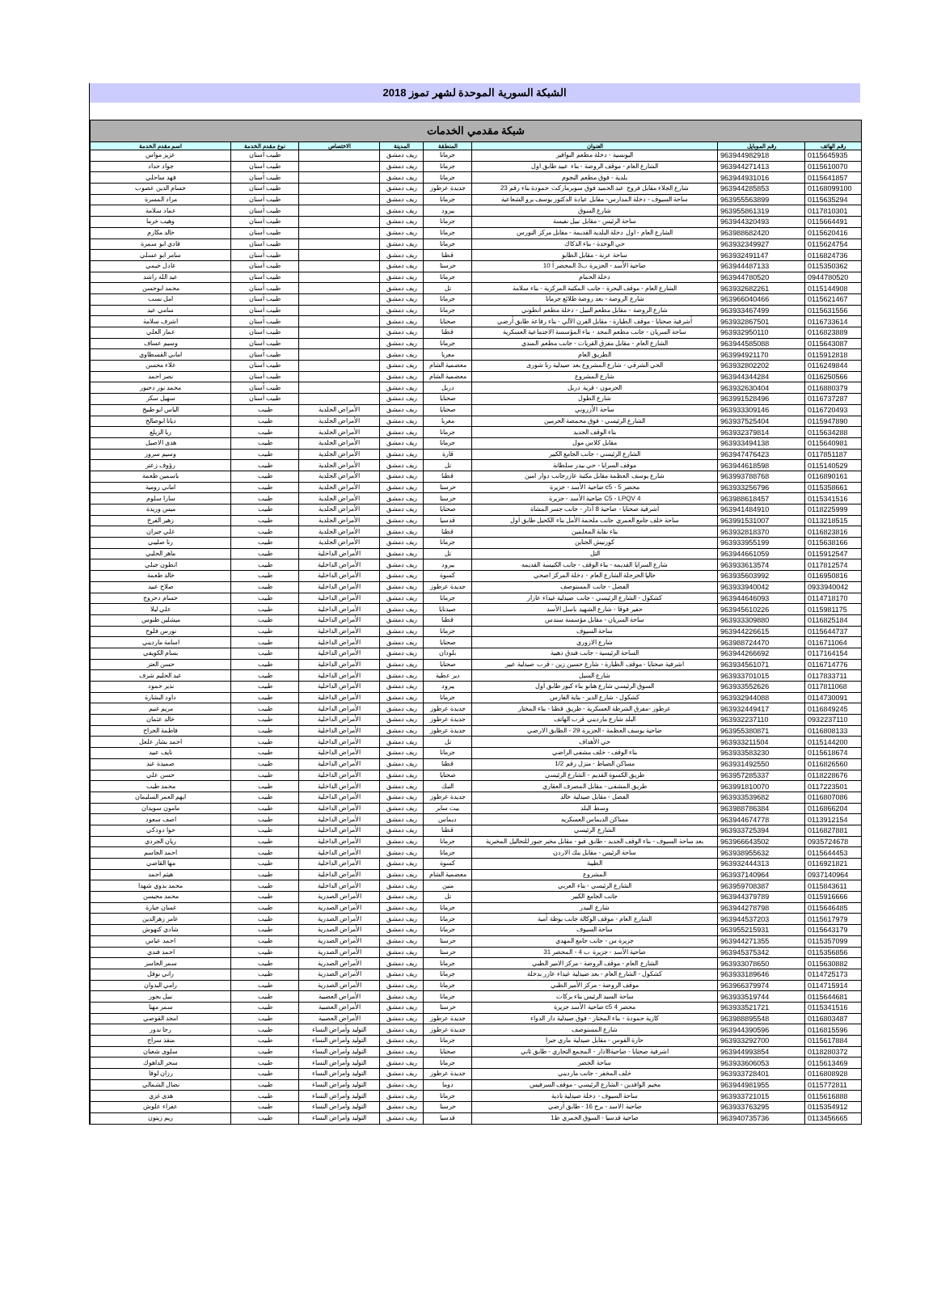الشبكة السورية الموحدة لشهر تموز 2018
| شبكة مقدمي الخدمات | | | | | | | |
| --- | --- | --- | --- | --- | --- | --- | --- |
| رقم الهاتف | رقم الموبايل | العنوان | المنطقة | المدينة | الاختصاص | نوع مقدم الخدمة | اسم مقدم الخدمة |
| 0115645935 | 963944982918 | اليونسية - دخلة مطعم النوافير | جرمانا | ريف دمشق | | طبيب أسنان | عزيز مواس |
| 0115610070 | 963944271413 | الشارع العام - موقف الروضة - بناء عبيد طابق اول | جرمانا | ريف دمشق | | طبيب أسنان | جواد حداد |
| 0115641857 | 963944931016 | بلدية - فوق مطعم النجوم | جرمانا | ريف دمشق | | طبيب أسنان | فهد ساحلي |
| 01168099100 | 963944285853 | شارع الجلاء مقابل فروج عبد الحميد فوق سوبرماركت حمودة بناء رقم 23 | جديدة عرطوز | ريف دمشق | | طبيب أسنان | حسام الدين غصوب |
| 0115635294 | 963955563899 | ساحة السيوف - دخلة المدارس- مقابل عيادة الدكتور يوسف برو الشعاعية | جرمانا | ريف دمشق | | طبيب أسنان | مراد المسرة |
| 0117810301 | 963955861319 | شارع السوق | يبرود | ريف دمشق | | طبيب أسنان | عماد سلامة |
| 0115664491 | 963944320493 | ساحة الرئيس - مقابل نبيل نفيسة | جرمانا | ريف دمشق | | طبيب أسنان | وهيب خرما |
| 0115620416 | 963988682420 | الشارع العام - اول دخلة البلدية القديمة - مقابل مركز النورس | جرمانا | ريف دمشق | | طبيب أسنان | خالد مكارم |
| 0115624754 | 963932349927 | حي الوحدة - بناء الذكاك | جرمانا | ريف دمشق | | طبيب أسنان | فادي ابو سمرة |
| 0116824736 | 963932491147 | ساحة عرنة - مقابل الطابو | قطنا | ريف دمشق | | طبيب أسنان | سامر ابو عسلي |
| 0115350362 | 963944487133 | ضاحية الأسد - الجزيرة ب3 المحضر أ 10 | حرستا | ريف دمشق | | طبيب أسنان | عادل خيمي |
| 0944780520 | 963944780520 | دخلة الحمام | جرمانا | ريف دمشق | | طبيب أسنان | عبد الله راشد |
| 0115144908 | 963932682261 | الشارع العام - موقف البحرة - جانب المكتبة المركزية - بناء سلامة | تل | ريف دمشق | | طبيب أسنان | محمد ابوحسن |
| 0115621467 | 963966040466 | شارع الروضة - بعد روضة طلائع جرمانا | جرمانا | ريف دمشق | | طبيب أسنان | امل نسب |
| 0115631556 | 963933467499 | شارع الروضة - مقابل مطعم النبيل - دخلة مطعم أنطوني | جرمانا | ريف دمشق | | طبيب أسنان | سامي عيد |
| 0116733614 | 963932867501 | أشرفية صحنايا - موقف الطيارة - مقابل الفرن الآلي - بناء رفاعة طابق أرضي | صحنايا | ريف دمشق | | طبيب أسنان | اشرف سلامة |
| 0116823889 | 963932950110 | ساحة السريان - جانب مطعم المجد - بناء المؤسسة الاجتماعية العسكرية | قطنا | ريف دمشق | | طبيب أسنان | عمار العلي |
| 0115643087 | 963944585088 | الشارع العام - مقابل مفرق القريات - جانب مطعم المندي | جرمانا | ريف دمشق | | طبيب أسنان | وسيم عساف |
| 0115912818 | 963994921170 | الطريق العام | معربا | ريف دمشق | | طبيب أسنان | اماني القسطاوي |
| 0116249844 | 963932802202 | الحي الشرقي - شارع المشروع بعد صيدلية رنا شورى | معضمية الشام | ريف دمشق | | طبيب أسنان | علاء محسن |
| 0116250566 | 963944344284 | شارع المشروع | معضمية الشام | ريف دمشق | | طبيب أسنان | نصر احمد |
| 0116880379 | 963932630404 | الحرمون - قرية دربل | دربل | ريف دمشق | | طبيب أسنان | محمد نور دحبور |
| 0116737287 | 963991528496 | شارع الطول | صحنايا | ريف دمشق | | طبيب أسنان | سهيل سكر |
| 0116720493 | 963933309146 | ساحة الأزروني | صحنايا | ريف دمشق | الأمراض الجلدية | طبيب | الياس ابو طبيخ |
| 0115947890 | 963937525404 | الشارع الرئيسي - فوق محمصة الحرمين | معربا | ريف دمشق | الأمراض الجلدية | طبيب | ديانا ابوصالح |
| 0115634288 | 963932379814 | بناء الوقف الجديد | جرمانا | ريف دمشق | الأمراض الجلدية | طبيب | ربا الزيلع |
| 0115640981 | 963933494138 | مقابل كلاس مول | جرمانا | ريف دمشق | الأمراض الجلدية | طبيب | هدى الاصيل |
| 0117851187 | 963947476423 | الشارع الرئيسي - جانب الجامع الكبير | قارة | ريف دمشق | الأمراض الجلدية | طبيب | وسيم سرور |
| 0115140529 | 963944618598 | موقف السرايا - حي بيدر سلطانة | تل | ريف دمشق | الأمراض الجلدية | طبيب | رؤوف زعتر |
| 0116890161 | 963993788768 | شارع يوسف العظمة مقابل مكتبة عازرجانب دوار امين | قطنا | ريف دمشق | الأمراض الجلدية | طبيب | ياسمين طعمة |
| 0115358661 | 963933256796 | محضر 5 - c5 ضاحية الأسد - جزيرة | حرستا | ريف دمشق | الأمراض الجلدية | طبيب | اماني رومية |
| 0115341516 | 963988618457 | C5 - LPQV 4 ضاحية الأسد - جزيرة | حرستا | ريف دمشق | الأمراض الجلدية | طبيب | سارا سلوم |
| 0118225999 | 963941484910 | أشرفية صحنايا - ضاحية 8 آذار - جانب جسر المشاة | صحنايا | ريف دمشق | الأمراض الجلدية | طبيب | ميس وريدة |
| 0113218515 | 963991531007 | ساحة خلف جامع العمري جانب ملحمة الأمل بناء الكحيل طابق أول | قدسيا | ريف دمشق | الأمراض الجلدية | طبيب | زهير الفرخ |
| 0116823816 | 963932818370 | بناء نقابة المعلمين | قطنا | ريف دمشق | الأمراض الجلدية | طبيب | علي جبران |
| 0115638166 | 963933955199 | كورنيش الجناين | جرمانا | ريف دمشق | الأمراض الجلدية | طبيب | رنا صليبي |
| 0115912547 | 963944661059 | التل | تل | ريف دمشق | الأمراض الداخلية | طبيب | ماهر الحلبي |
| 0117812574 | 963933613574 | شارع السرايا القديمه - بناء الوقف - جانب الكنيسة القديمه | يبرود | ريف دمشق | الأمراض الداخلية | طبيب | انطون جبلي |
| 0116950816 | 963935603992 | حاليا الحرجلة الشارع العام - دخلة المركز اصحي | كسوة | ريف دمشق | الأمراض الداخلية | طبيب | خالد طعمة |
| 0933940042 | 963933940042 | الفضل - جانب المستوصف | جديدة عرطوز | ريف دمشق | الأمراض الداخلية | طبيب | صلاح عبيد |
| 0114718170 | 963944646093 | كشكول - الشارع الرئيسي - جانب صيدلية غيداء عازار | جرمانا | ريف دمشق | الأمراض الداخلية | طبيب | حسام دحروج |
| 0115981175 | 963945610226 | حفير فوقا - شارع الشهيد باسل الأسد | صيدنايا | ريف دمشق | الأمراض الداخلية | طبيب | علي ليلا |
| 0116825184 | 963933309880 | ساحة السريان - مقابل مؤسسة سندس | قطنا | ريف دمشق | الأمراض الداخلية | طبيب | ميشلين طنوس |
| 0115644737 | 963944226615 | ساحة السيوف | جرمانا | ريف دمشق | الأمراض الداخلية | طبيب | نورس فلوح |
| 0116711064 | 963988724470 | شارع الازوري | صحنايا | ريف دمشق | الأمراض الداخلية | طبيب | اسامة مارديني |
| 0117164154 | 963944266692 | الساحة الرئيسية - جانب فندق دهبية | بلودان | ريف دمشق | الأمراض الداخلية | طبيب | بسام الكويفي |
| 0116714776 | 963934561071 | اشرفية صحنايا - موقف الطيارة - شارع حسين زين - قرب صيدلية عبير | صحنايا | ريف دمشق | الأمراض الداخلية | طبيب | حسن العتر |
| 0117833711 | 963933701015 | شارع السيل | دير عطية | ريف دمشق | الأمراض الداخلية | طبيب | عبد الحليم شرف |
| 0117811068 | 963933552626 | السوق الرئيسي شارع هنانو بناء كبور طابق أول | يبرود | ريف دمشق | الأمراض الداخلية | طبيب | نذير حمود |
| 0114730091 | 963932944088 | كشكول - شارع الدير - بناية الفارس | جرمانا | ريف دمشق | الأمراض الداخلية | طبيب | داود البشارة |
| 0116849245 | 963932449417 | عرطوز -مفرق الشرطة العسكرية - طريق قطنا - بناء المختار | جديدة عرطوز | ريف دمشق | الأمراض الداخلية | طبيب | مريم غنيم |
| 0932237110 | 963932237110 | البلد شارع مارديني قرب الهاتف | جديدة عرطوز | ريف دمشق | الأمراض الداخلية | طبيب | خالد عثمان |
| 0116808133 | 963955380871 | ضاحية يوسف العظمة - الجزيرة 29 - الطابق الارضي | جديدة عرطوز | ريف دمشق | الأمراض الداخلية | طبيب | فاطمة الجراح |
| 0115144200 | 963933211504 | حي الأهداف | تل | ريف دمشق | الأمراض الداخلية | طبيب | احمد بشار علعل |
| 0115618674 | 963933583230 | بناء الوقف - خلف مشفى الراضي | جرمانا | ريف دمشق | الأمراض الداخلية | طبيب | نايف عبيد |
| 0116826560 | 963931492550 | مساكن الضباط - منزل رقم 1/2 | قطنا | ريف دمشق | الأمراض الداخلية | طبيب | صميدة عبد |
| 0118228676 | 963957285337 | طريق الكسوة القديم - الشارع الرئيسي | صحنايا | ريف دمشق | الأمراض الداخلية | طبيب | حسن علي |
| 0117223501 | 963991810070 | طريق المشفى - مقابل المصرف العقاري | النبك | ريف دمشق | الأمراض الداخلية | طبيب | محمد طيب |
| 0116807086 | 963933539682 | الفضل - مقابل صيدلية خالد | جديدة عرطوز | ريف دمشق | الأمراض الداخلية | طبيب | ايهم العمر السليمان |
| 0116866204 | 963988786384 | وسط البلد | بيت سابر | ريف دمشق | الأمراض الداخلية | طبيب | مامون سويدان |
| 0113912154 | 963944674778 | مساكن الديماس العسكريه | ديماس | ريف دمشق | الأمراض الداخلية | طبيب | اصف سعود |
| 0116827881 | 963933725394 | الشارع الرئيسي | قطنا | ريف دمشق | الأمراض الداخلية | طبيب | حوا دودكي |
| 0935724678 | 963966643502 | بعد ساحة السيوف - بناء الوقف الجديد - طابق قبو - مقابل مخبر جبور للتحاليل المخبرية | جرمانا | ريف دمشق | الأمراض الداخلية | طبيب | ريان الجردي |
| 0115644453 | 963938955632 | ساحة الرئيس - مقابل بنك الاردن | جرمانا | ريف دمشق | الأمراض الداخلية | طبيب | احمد الجاسم |
| 0116921821 | 963932444313 | الطيبة | كسوة | ريف دمشق | الأمراض الداخلية | طبيب | مها القاضي |
| 0937140964 | 963937140964 | المشروع | معضمية الشام | ريف دمشق | الأمراض الداخلية | طبيب | هيثم احمد |
| 0115843611 | 963959708387 | الشارع الرئيسي - بناء العربي | منين | ريف دمشق | الأمراض الداخلية | طبيب | محمد بدوي شهدا |
| 0115916666 | 963944379789 | جانب الجامع الكبير | تل | ريف دمشق | الأمراض الصدرية | طبيب | محمد محيسن |
| 0115646485 | 963944278798 | شارع البيدر | جرمانا | ريف دمشق | الأمراض الصدرية | طبيب | غسان جبارة |
| 0115617979 | 963944537203 | الشارع العام - موقف الوكالة جانب بوظة أمية | جرمانا | ريف دمشق | الأمراض الصدرية | طبيب | عامر زهرالدين |
| 0115643179 | 963955215931 | ساحة السيوف | جرمانا | ريف دمشق | الأمراض الصدرية | طبيب | شادي كنهوش |
| 0115357099 | 963944271355 | جزيرة س - جانب جامع المهدي | حرستا | ريف دمشق | الأمراض الصدرية | طبيب | احمد عباس |
| 0115356856 | 963945375342 | ضاحية الأسد - جزيرة ب 4 - المحضر 31 | حرستا | ريف دمشق | الأمراض الصدرية | طبيب | احمد فندي |
| 0115630882 | 963933078650 | الشارع العام - موقف الروضة - مركز الامير الطبي | جرمانا | ريف دمشق | الأمراض الصدرية | طبيب | سمر الجاسر |
| 0114725173 | 963933189646 | كشكول - الشارع العام - بعد صيدلية غيداء عازر بدخلة | جرمانا | ريف دمشق | الأمراض الصدرية | طبيب | راني نوفل |
| 0114715914 | 963966379974 | موقف الروضة - مركز الأمير الطبي | جرمانا | ريف دمشق | الأمراض الصدرية | طبيب | رامي البدوان |
| 0115644681 | 963933519744 | ساحة السيد الرئيس بناء بركات | جرمانا | ريف دمشق | الأمراض العصبية | طبيب | نبيل بجور |
| 0115341516 | 963933521721 | محضر 4 c5 ضاحية الأسد جزيرة | حرستا | ريف دمشق | الأمراض العصبية | طبيب | سمر مهنا |
| 0116803487 | 963988895548 | كازية حمودة - بناء المختار - فوق صيدلية دار الدواء | جديدة عرطوز | ريف دمشق | الأمراض العصبية | طبيب | امجد القوصي |
| 0116815596 | 963944390596 | شارع المستوصف | جديدة عرطوز | ريف دمشق | التوليد وأمراض النساء | طبيب | رجا ندور |
| 0115617884 | 963933292700 | حارة القوس - مقابل صيدلية ماري جبرا | جرمانا | ريف دمشق | التوليد وأمراض النساء | طبيب | منقذ سراج |
| 0118280372 | 963944993854 | اشرفية صحنايا - ضاحية8اذار - المجمع التجاري - طابق ثاني | صحنايا | ريف دمشق | التوليد وأمراض النساء | طبيب | سلوى شعبان |
| 0115613469 | 963933606053 | ساحة الخضر | جرمانا | ريف دمشق | التوليد وأمراض النساء | طبيب | سحر الداهوك |
| 0116808928 | 963933728401 | خلف المخفر - جانب مارديني | جديدة عرطوز | ريف دمشق | التوليد وأمراض النساء | طبيب | رزان لوقا |
| 0115772811 | 963944981955 | مخيم الوافدين - الشارع الرئيسي - موقف السرفيس | دوما | ريف دمشق | التوليد وأمراض النساء | طبيب | نضال الشمالي |
| 0115616888 | 963933721015 | ساحة السيوف - دخلة صيدلية نادية | جرمانا | ريف دمشق | التوليد وأمراض النساء | طبيب | هدى غزي |
| 0115354912 | 963933763295 | ضاحية الاسد - برج 16 - طابق أرضي | حرستا | ريف دمشق | التوليد وأمراض النساء | طبيب | عفراء علوش |
| 0113456665 | 963940735736 | ضاحية قدسيا - السوق الخمري ط1 | قدسيا | ريف دمشق | التوليد وأمراض النساء | طبيب | ريم زيتون |